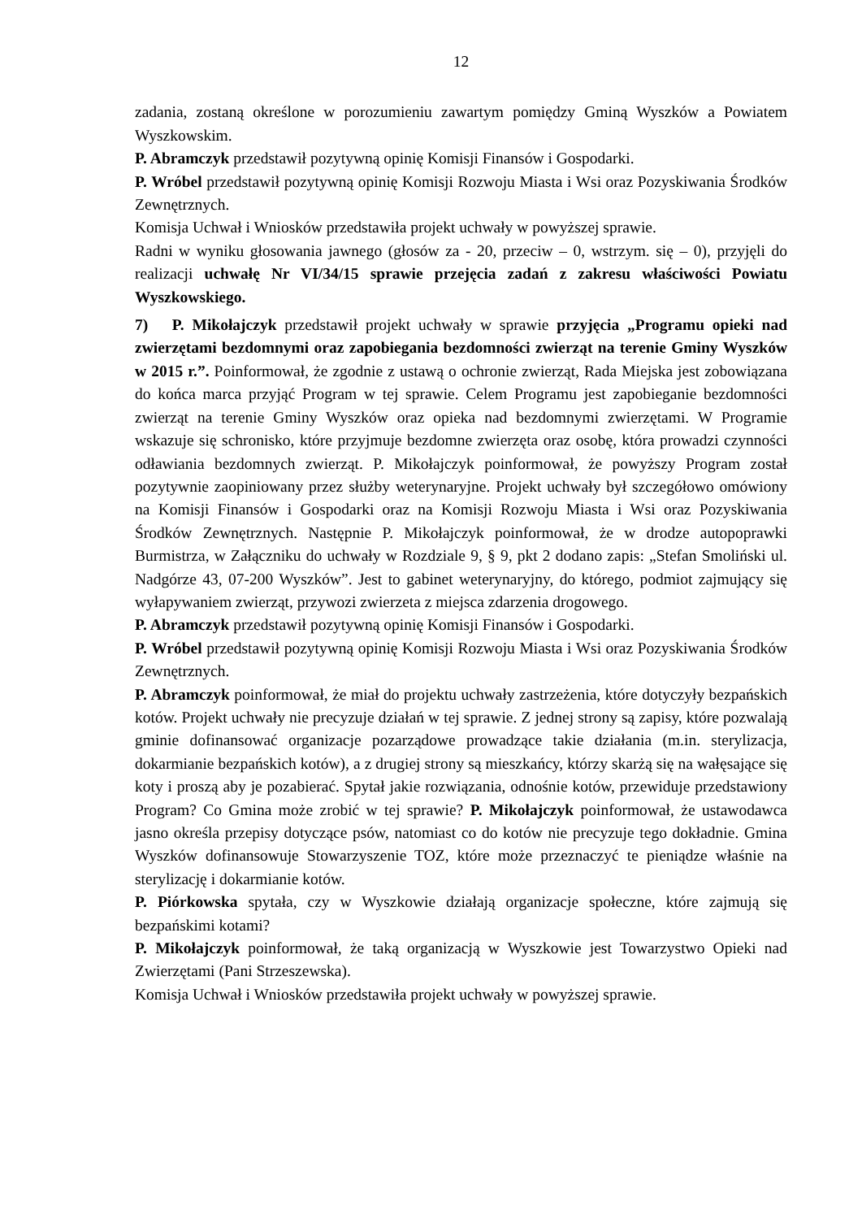12
zadania, zostaną określone w porozumieniu zawartym pomiędzy Gminą Wyszków a Powiatem Wyszkowskim.
P. Abramczyk przedstawił pozytywną opinię Komisji Finansów i Gospodarki.
P. Wróbel przedstawił pozytywną opinię Komisji Rozwoju Miasta i Wsi oraz Pozyskiwania Środków Zewnętrznych.
Komisja Uchwał i Wniosków przedstawiła projekt uchwały w powyższej sprawie.
Radni w wyniku głosowania jawnego (głosów za - 20, przeciw – 0, wstrzym. się – 0), przyjęli do realizacji uchwałę Nr VI/34/15 sprawie przejęcia zadań z zakresu właściwości Powiatu Wyszkowskiego.
7) P. Mikołajczyk przedstawił projekt uchwały w sprawie przyjęcia „Programu opieki nad zwierzętami bezdomnymi oraz zapobiegania bezdomności zwierząt na terenie Gminy Wyszków w 2015 r.”. Poinformował, że zgodnie z ustawą o ochronie zwierząt, Rada Miejska jest zobowiązana do końca marca przyjąć Program w tej sprawie. Celem Programu jest zapobieganie bezdomności zwierząt na terenie Gminy Wyszków oraz opieka nad bezdomnymi zwierzętami. W Programie wskazuje się schronisko, które przyjmuje bezdomne zwierzęta oraz osobę, która prowadzi czynności odławiania bezdomnych zwierząt. P. Mikołajczyk poinformował, że powyższy Program został pozytywnie zaopiniowany przez służby weterynaryjne. Projekt uchwały był szczegółowo omówiony na Komisji Finansów i Gospodarki oraz na Komisji Rozwoju Miasta i Wsi oraz Pozyskiwania Środków Zewnętrznych. Następnie P. Mikołajczyk poinformował, że w drodze autopoprawki Burmistrza, w Załączniku do uchwały w Rozdziale 9, § 9, pkt 2 dodano zapis: „Stefan Smoliński ul. Nadgórze 43, 07-200 Wyszków”. Jest to gabinet weterynaryjny, do którego, podmiot zajmujący się wyłapywaniem zwierząt, przywozi zwierzeta z miejsca zdarzenia drogowego.
P. Abramczyk przedstawił pozytywną opinię Komisji Finansów i Gospodarki.
P. Wróbel przedstawił pozytywną opinię Komisji Rozwoju Miasta i Wsi oraz Pozyskiwania Środków Zewnętrznych.
P. Abramczyk poinformował, że miał do projektu uchwały zastrzeżenia, które dotyczyły bezpańskich kotów. Projekt uchwały nie precyzuje działań w tej sprawie. Z jednej strony są zapisy, które pozwalają gminie dofinansować organizacje pozarządowe prowadzące takie działania (m.in. sterylizacja, dokarmianie bezpańskich kotów), a z drugiej strony są mieszkańcy, którzy skarżą się na wałęsające się koty i proszą aby je pozabierać. Spytał jakie rozwiązania, odnośnie kotów, przewiduje przedstawiony Program? Co Gmina może zrobić w tej sprawie? P. Mikołajczyk poinformował, że ustawodawca jasno określa przepisy dotyczące psów, natomiast co do kotów nie precyzuje tego dokładnie. Gmina Wyszków dofinansowuje Stowarzyszenie TOZ, które może przeznaczyć te pieniądze właśnie na sterylizację i dokarmianie kotów.
P. Piórkowska spytała, czy w Wyszkowie działają organizacje społeczne, które zajmują się bezpańskimi kotami?
P. Mikołajczyk poinformował, że taką organizacją w Wyszkowie jest Towarzystwo Opieki nad Zwierzętami (Pani Strzeszewska).
Komisja Uchwał i Wniosków przedstawiła projekt uchwały w powyższej sprawie.